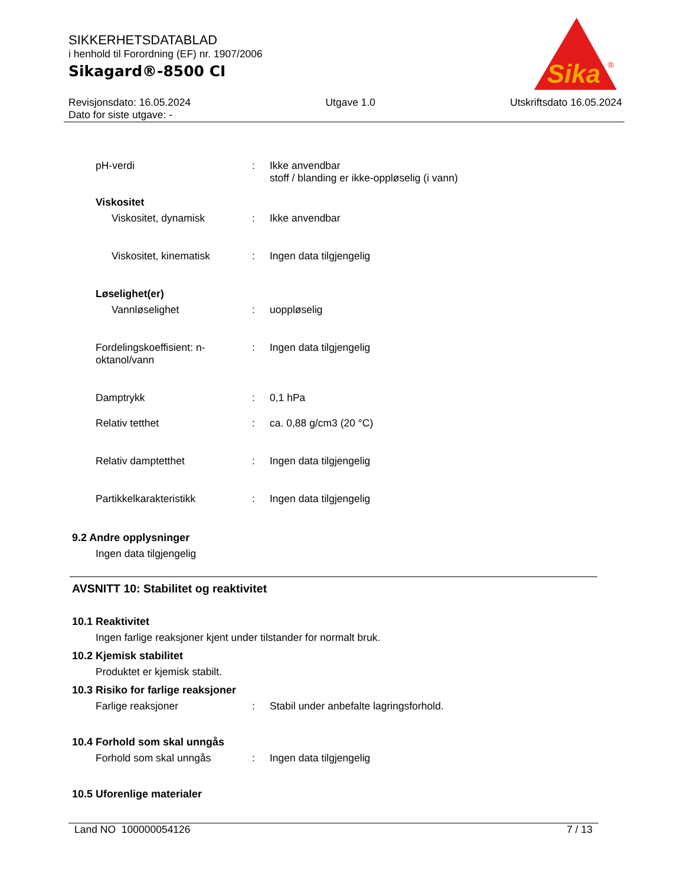SIKKERHETSDATABLAD
i henhold til Forordning (EF) nr. 1907/2006
Sikagard®-8500 CI
Sika
®
Revisjonsdato: 16.05.2024
Dato for siste utgave: -
Utgave 1.0 Utskriftsdato 16.05.2024
pH-verdi : Ikke anvendbar
stoff / blanding er ikke-oppløselig (i vann)
Viskositet
Viskositet, dynamisk : Ikke anvendbar
Viskositet, kinematisk : Ingen data tilgjengelig
Løselighet(er)
Vannløselighet : uoppløselig
Fordelingskoeffisient: n-oktanol/vann
: Ingen data tilgjengelig
Damptrykk : 0,1 hPa
Relativ tetthet : ca. 0,88 g/cm3 (20 °C)
Relativ damptetthet : Ingen data tilgjengelig
Partikkelkarakteristikk : Ingen data tilgjengelig
9.2 Andre opplysninger
Ingen data tilgjengelig
AVSNITT 10: Stabilitet og reaktivitet
10.1 Reaktivitet
Ingen farlige reaksjoner kjent under tilstander for normalt bruk.
10.2 Kjemisk stabilitet
Produktet er kjemisk stabilt.
10.3 Risiko for farlige reaksjoner
Farlige reaksjoner : Stabil under anbefalte lagringsforhold.
10.4 Forhold som skal unngås
Forhold som skal unngås : Ingen data tilgjengelig
10.5 Uforenlige materialer
Land NO 100000054126 7 / 13